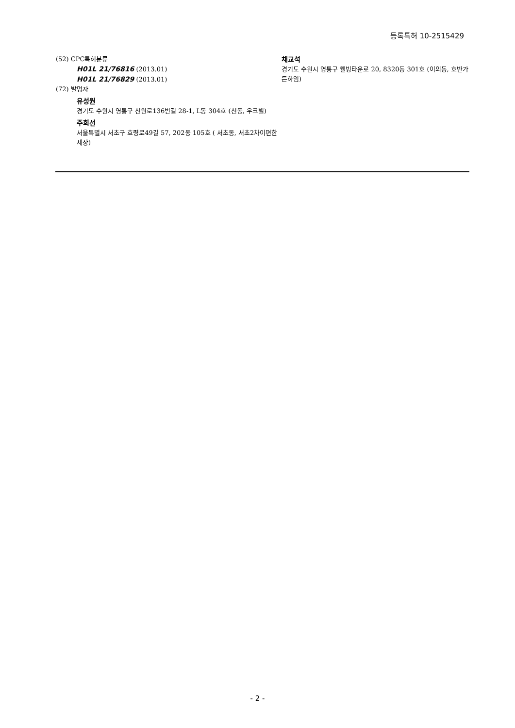등록특허 10-2515429
(52) CPC특허분류
H01L 21/76816 (2013.01)
H01L 21/76829 (2013.01)
(72) 발명자
유성원
경기도 수원시 영통구 신원로136번길 28-1, L동 304호 (신동, 우크빌)
주희선
서울특별시 서초구 효령로49길 57, 202동 105호 ( 서초동, 서초2차이편한세상)
채교석
경기도 수원시 영통구 웰빙타운로 20, 8320동 301호 (이의동, 호반가든하임)
- 2 -